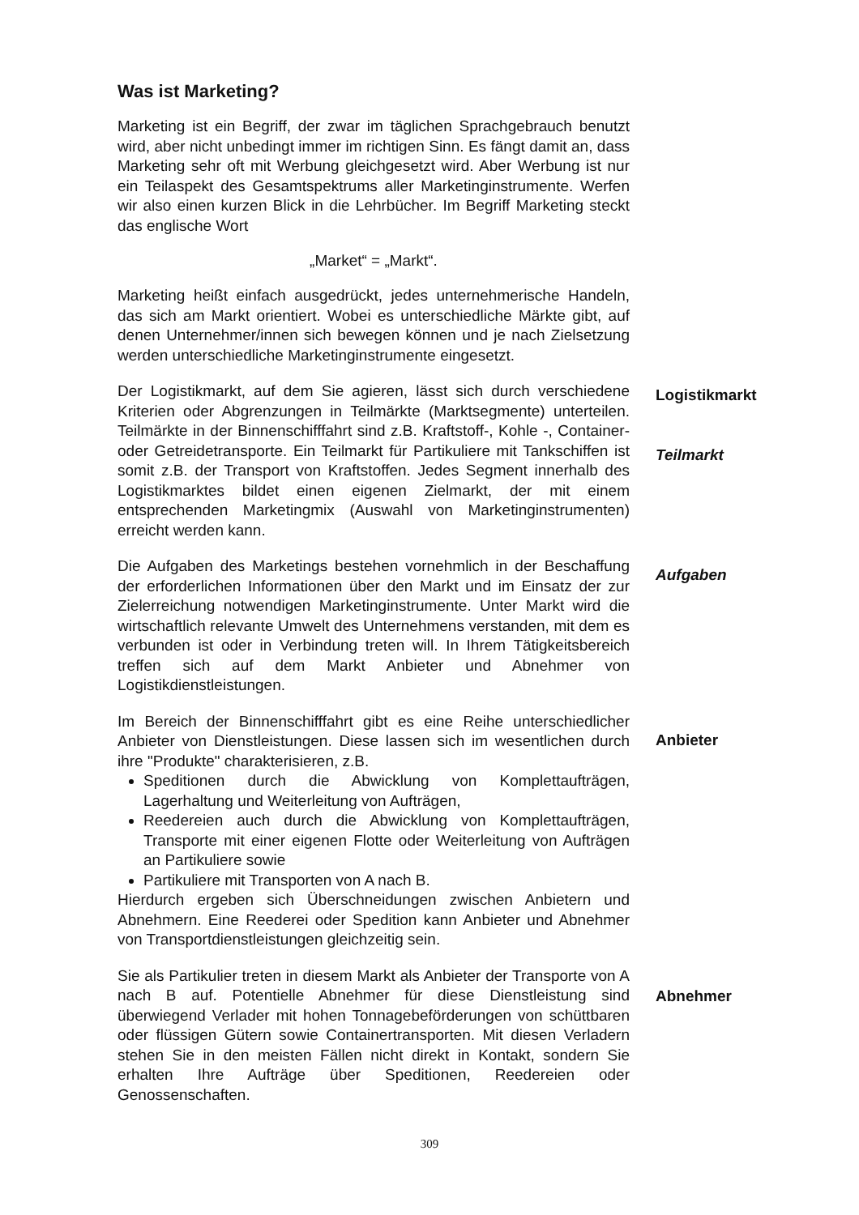Was ist Marketing?
Marketing ist ein Begriff, der zwar im täglichen Sprachgebrauch benutzt wird, aber nicht unbedingt immer im richtigen Sinn. Es fängt damit an, dass Marketing sehr oft mit Werbung gleichgesetzt wird. Aber Werbung ist nur ein Teilaspekt des Gesamtspektrums aller Marketinginstrumente. Werfen wir also einen kurzen Blick in die Lehrbücher. Im Begriff Marketing steckt das englische Wort
„Market“ = „Markt“.
Marketing heißt einfach ausgedrückt, jedes unternehmerische Handeln, das sich am Markt orientiert. Wobei es unterschiedliche Märkte gibt, auf denen Unternehmer/innen sich bewegen können und je nach Zielsetzung werden unterschiedliche Marketinginstrumente eingesetzt.
Der Logistikmarkt, auf dem Sie agieren, lässt sich durch verschiedene Kriterien oder Abgrenzungen in Teilmärkte (Marktsegmente) unterteilen. Teilmärkte in der Binnenschifffahrt sind z.B. Kraftstoff-, Kohle -, Container- oder Getreidetransporte. Ein Teilmarkt für Partikuliere mit Tankschiffen ist somit z.B. der Transport von Kraftstoffen. Jedes Segment innerhalb des Logistikmarktes bildet einen eigenen Zielmarkt, der mit einem entsprechenden Marketingmix (Auswahl von Marketinginstrumenten) erreicht werden kann.
Logistikmarkt
Teilmarkt
Die Aufgaben des Marketings bestehen vornehmlich in der Beschaffung der erforderlichen Informationen über den Markt und im Einsatz der zur Zielerreichung notwendigen Marketinginstrumente. Unter Markt wird die wirtschaftlich relevante Umwelt des Unternehmens verstanden, mit dem es verbunden ist oder in Verbindung treten will. In Ihrem Tätigkeitsbereich treffen sich auf dem Markt Anbieter und Abnehmer von Logistikdienstleistungen.
Aufgaben
Im Bereich der Binnenschifffahrt gibt es eine Reihe unterschiedlicher Anbieter von Dienstleistungen. Diese lassen sich im wesentlichen durch ihre "Produkte" charakterisieren, z.B.
Speditionen durch die Abwicklung von Komplettaufträgen, Lagerhaltung und Weiterleitung von Aufträgen,
Reedereien auch durch die Abwicklung von Komplettaufträgen, Transporte mit einer eigenen Flotte oder Weiterleitung von Aufträgen an Partikuliere sowie
Partikuliere mit Transporten von A nach B.
Hierdurch ergeben sich Überschneidungen zwischen Anbietern und Abnehmern. Eine Reederei oder Spedition kann Anbieter und Abnehmer von Transportdienstleistungen gleichzeitig sein.
Anbieter
Sie als Partikulier treten in diesem Markt als Anbieter der Transporte von A nach B auf. Potentielle Abnehmer für diese Dienstleistung sind überwiegend Verlader mit hohen Tonnagebeförderungen von schüttbaren oder flüssigen Gütern sowie Containertransporten. Mit diesen Verladern stehen Sie in den meisten Fällen nicht direkt in Kontakt, sondern Sie erhalten Ihre Aufträge über Speditionen, Reedereien oder Genossenschaften.
Abnehmer
309